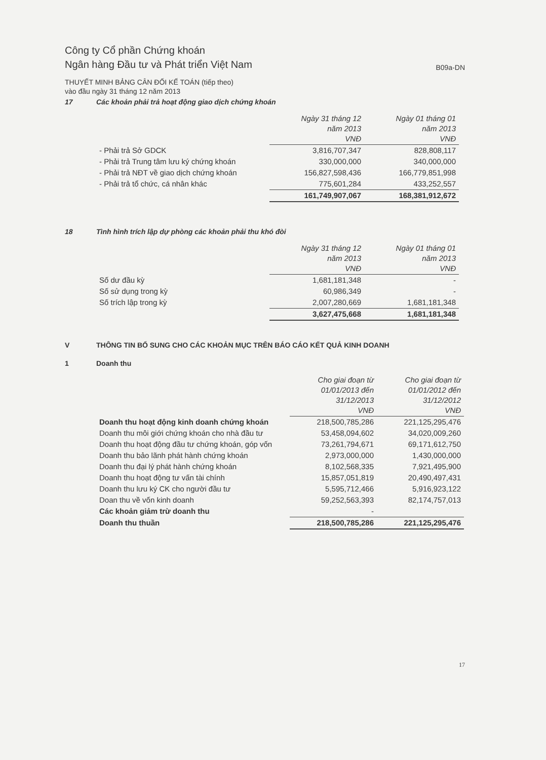Công ty Cổ phần Chứng khoán
Ngân hàng Đầu tư và Phát triển Việt Nam
B09a-DN
THUYẾT MINH BẢNG CÂN ĐỐI KẾ TOÁN (tiếp theo)
vào đầu ngày 31 tháng 12 năm 2013
17 Các khoản phải trả hoạt động giao dịch chứng khoán
| | Ngày 31 tháng 12 năm 2013 VNĐ | Ngày 01 tháng 01 năm 2013 VNĐ |
| - Phải trả Sở GDCK | 3,816,707,347 | 828,808,117 |
| - Phải trả Trung tâm lưu ký chứng khoán | 330,000,000 | 340,000,000 |
| - Phải trả NĐT về giao dịch chứng khoán | 156,827,598,436 | 166,779,851,998 |
| - Phải trả tổ chức, cá nhân khác | 775,601,284 | 433,252,557 |
| | 161,749,907,067 | 168,381,912,672 |
18 Tình hình trích lập dự phòng các khoản phải thu khó đòi
| | Ngày 31 tháng 12 năm 2013 VNĐ | Ngày 01 tháng 01 năm 2013 VNĐ |
| Số dư đầu kỳ | 1,681,181,348 | - |
| Số sử dụng trong kỳ | 60,986,349 | - |
| Số trích lập trong kỳ | 2,007,280,669 | 1,681,181,348 |
| | 3,627,475,668 | 1,681,181,348 |
V THÔNG TIN BỔ SUNG CHO CÁC KHOẢN MỤC TRÊN BÁO CÁO KẾT QUẢ KINH DOANH
1 Doanh thu
| | Cho giai đoạn từ 01/01/2013 đến 31/12/2013 VNĐ | Cho giai đoạn từ 01/01/2012 đến 31/12/2012 VNĐ |
| Doanh thu hoạt động kinh doanh chứng khoán | 218,500,785,286 | 221,125,295,476 |
| Doanh thu môi giới chứng khoán cho nhà đầu tư | 53,458,094,602 | 34,020,009,260 |
| Doanh thu hoạt động đầu tư chứng khoán, góp vốn | 73,261,794,671 | 69,171,612,750 |
| Doanh thu bảo lãnh phát hành chứng khoán | 2,973,000,000 | 1,430,000,000 |
| Doanh thu đại lý phát hành chứng khoán | 8,102,568,335 | 7,921,495,900 |
| Doanh thu hoạt động tư vấn tài chính | 15,857,051,819 | 20,490,497,431 |
| Doanh thu lưu ký CK cho người đầu tư | 5,595,712,466 | 5,916,923,122 |
| Doan thu về vốn kinh doanh | 59,252,563,393 | 82,174,757,013 |
| Các khoản giảm trừ doanh thu | - | |
| Doanh thu thuần | 218,500,785,286 | 221,125,295,476 |
17